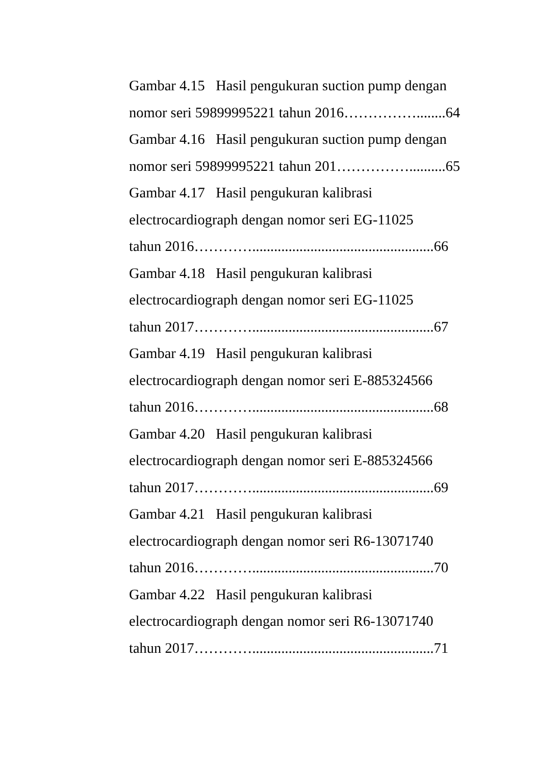Gambar 4.15 Hasil pengukuran suction pump dengan
nomor seri 59899995221 tahun 2016……………........64
Gambar 4.16 Hasil pengukuran suction pump dengan
nomor seri 59899995221 tahun 201……………..........65
Gambar 4.17 Hasil pengukuran kalibrasi
electrocardiograph dengan nomor seri EG-11025
tahun 2016…………..................................................66
Gambar 4.18 Hasil pengukuran kalibrasi
electrocardiograph dengan nomor seri EG-11025
tahun 2017…………..................................................67
Gambar 4.19 Hasil pengukuran kalibrasi
electrocardiograph dengan nomor seri E-885324566
tahun 2016…………..................................................68
Gambar 4.20 Hasil pengukuran kalibrasi
electrocardiograph dengan nomor seri E-885324566
tahun 2017…………..................................................69
Gambar 4.21 Hasil pengukuran kalibrasi
electrocardiograph dengan nomor seri R6-13071740
tahun 2016…………..................................................70
Gambar 4.22 Hasil pengukuran kalibrasi
electrocardiograph dengan nomor seri R6-13071740
tahun 2017…………..................................................71